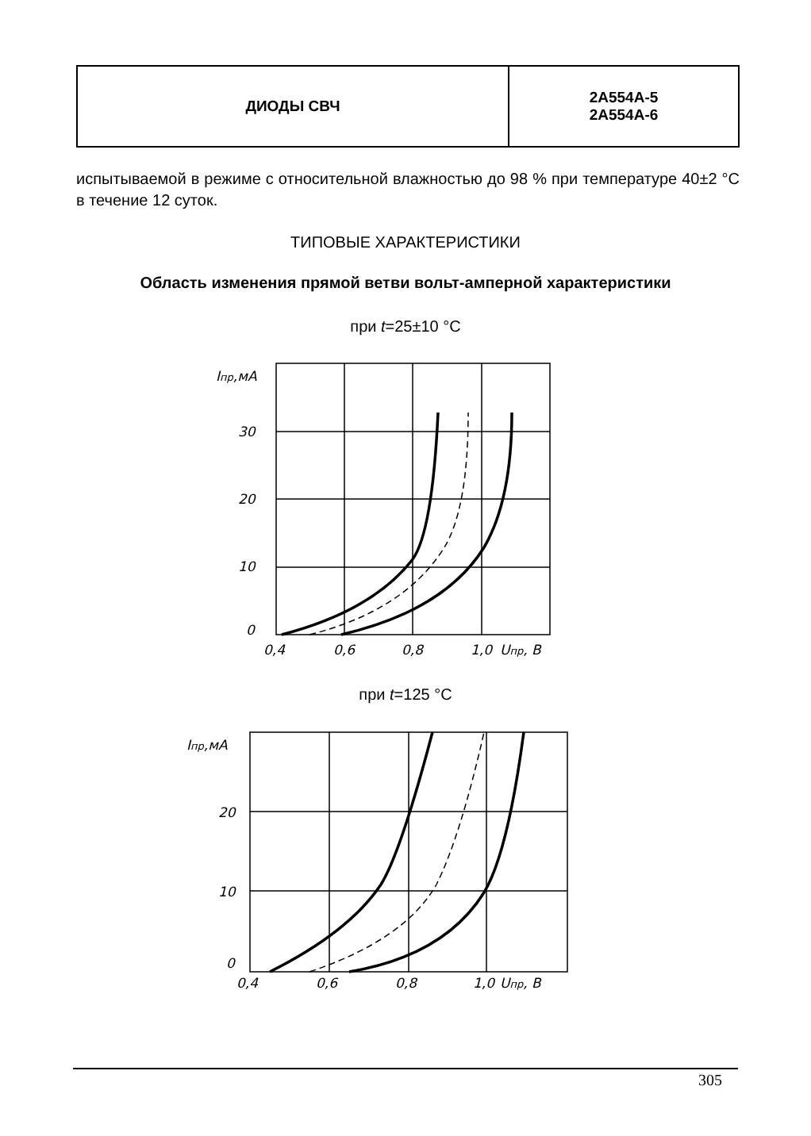| ДИОДЫ СВЧ | 2А554А-5 2А554А-6 |
испытываемой в режиме с относительной влажностью до 98 % при температуре 40±2 °С в течение 12 суток.
ТИПОВЫЕ ХАРАКТЕРИСТИКИ
Область изменения прямой ветви вольт-амперной характеристики
при t=25±10 °С
Iпр,мА
30
20
10
0
0,4
0,6
0,8
1,0
Uпр, В
при t=125 °С
Iпр,мА
20
10
0
0,4
0,6
0,8
1,0
Uпр, В
305